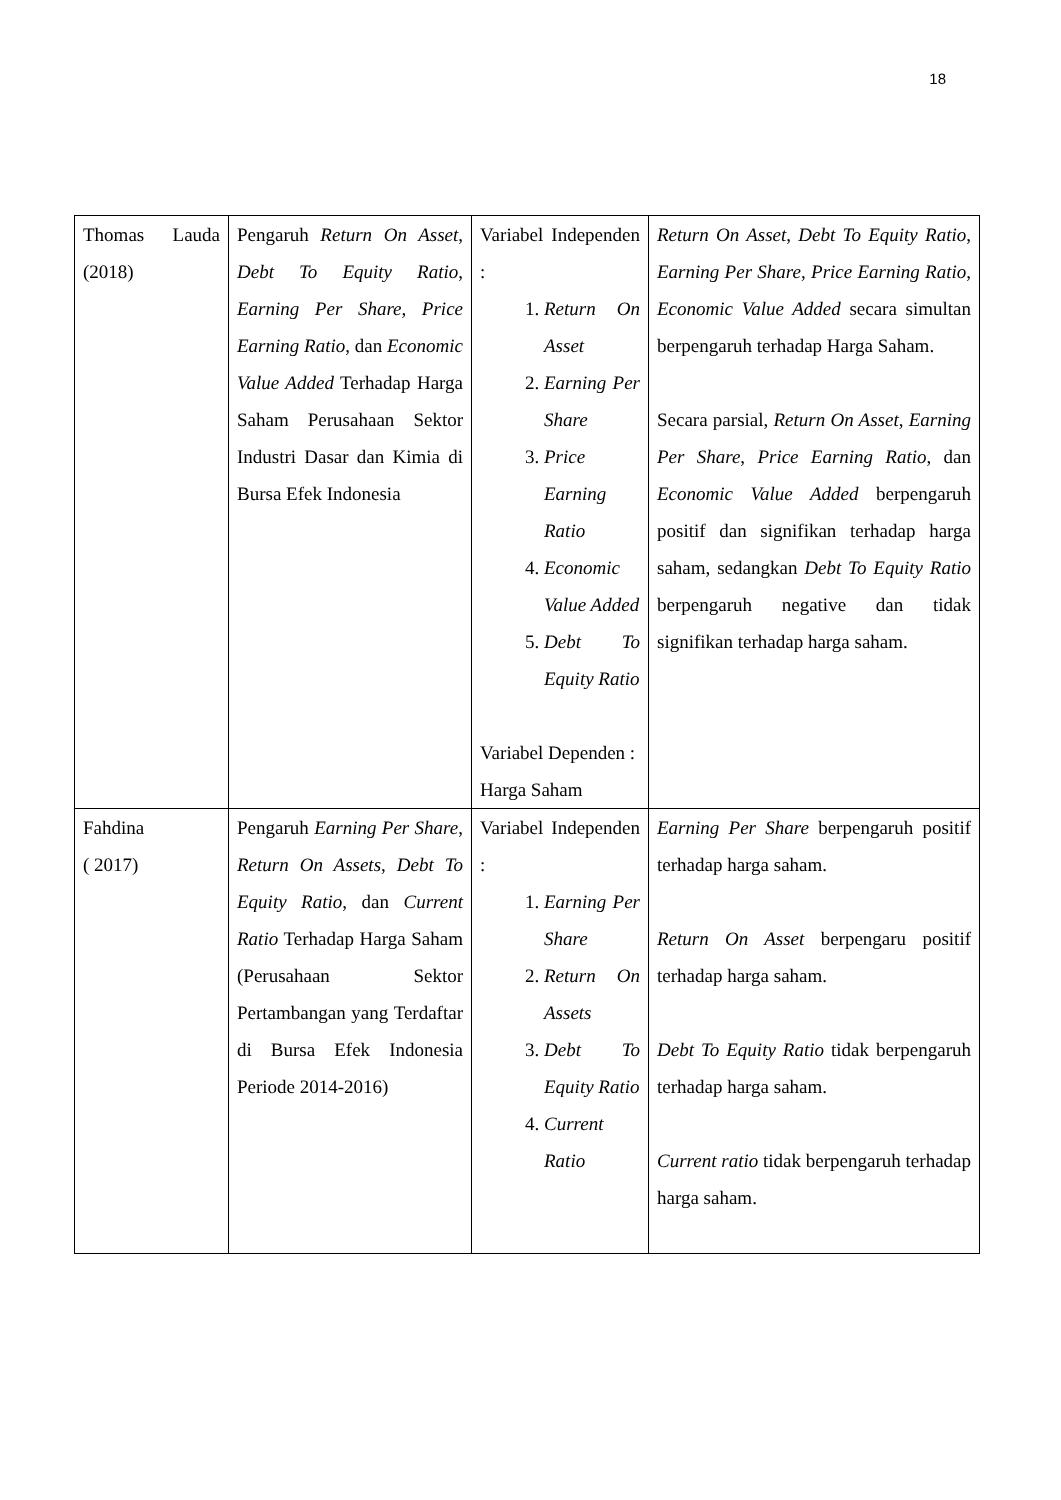18
| Thomas Lauda (2018) | Pengaruh Return On Asset , Debt To Equity Ratio , Earning Per Share, Price Earning Ratio , dan Economic Value Added Terhadap Harga Saham Perusahaan Sektor Industri Dasar dan Kimia di Bursa Efek Indonesia | Variabel Independen : 1. Return On Asset 2. Earning Per Share 3. Price Earning Ratio 4. Economic Value Added 5. Debt To Equity Ratio Variabel Dependen : Harga Saham | Return On Asset , Debt To Equity Ratio , Earning Per Share , Price Earning Ratio , Economic Value Added secara simultan berpengaruh terhadap Harga Saham. Secara parsial, Return On Asset , Earning Per Share , Price Earning Ratio , dan Economic Value Added berpengaruh positif dan signifikan terhadap harga saham, sedangkan Debt To Equity Ratio berpengaruh negative dan tidak signifikan terhadap harga saham. |
| Fahdina ( 2017) | Pengaruh Earning Per Share , Return On Assets , Debt To Equity Ratio , dan Current Ratio Terhadap Harga Saham (Perusahaan Sektor Pertambangan yang Terdaftar di Bursa Efek Indonesia Periode 2014-2016) | Variabel Independen : 1. Earning Per Share 2. Return On Assets 3. Debt To Equity Ratio 4. Current Ratio | Earning Per Share berpengaruh positif terhadap harga saham. Return On Asset berpengaru positif terhadap harga saham. Debt To Equity Ratio tidak berpengaruh terhadap harga saham. Current ratio tidak berpengaruh terhadap harga saham. |